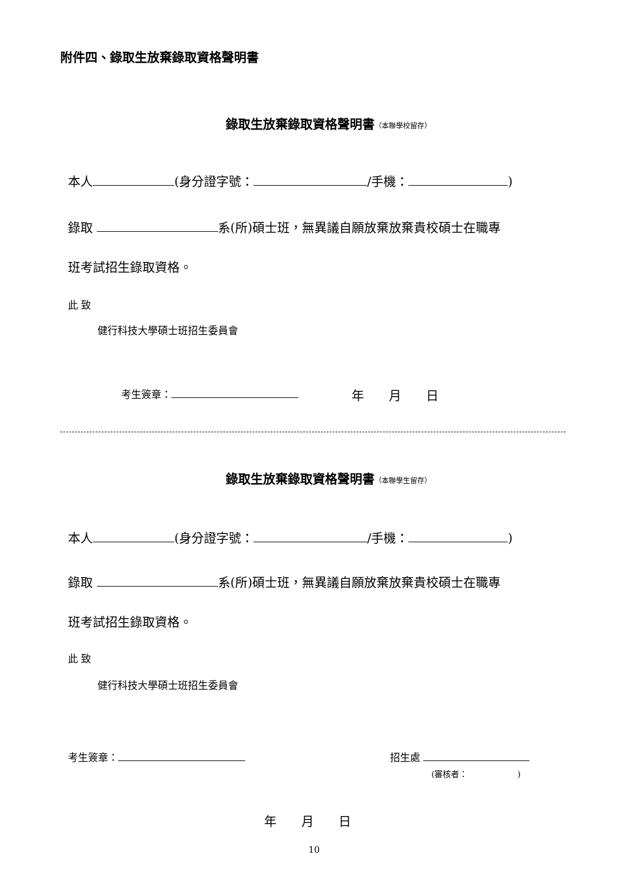附件四、錄取生放棄錄取資格聲明書
錄取生放棄錄取資格聲明書（本聯學校留存）
本人 (身分證字號： /手機： )
錄取 系(所)碩士班，無異議自願放棄放棄貴校碩士在職專
班考試招生錄取資格。
此 致
健行科技大學碩士班招生委員會
考生簽章： 年　　月　　日
錄取生放棄錄取資格聲明書（本聯學生留存）
本人 (身分證字號： /手機： )
錄取 系(所)碩士班，無異議自願放棄放棄貴校碩士在職專
班考試招生錄取資格。
此 致
健行科技大學碩士班招生委員會
考生簽章： 招生處
(審核者：　　　　　　)
年　　月　　日
10